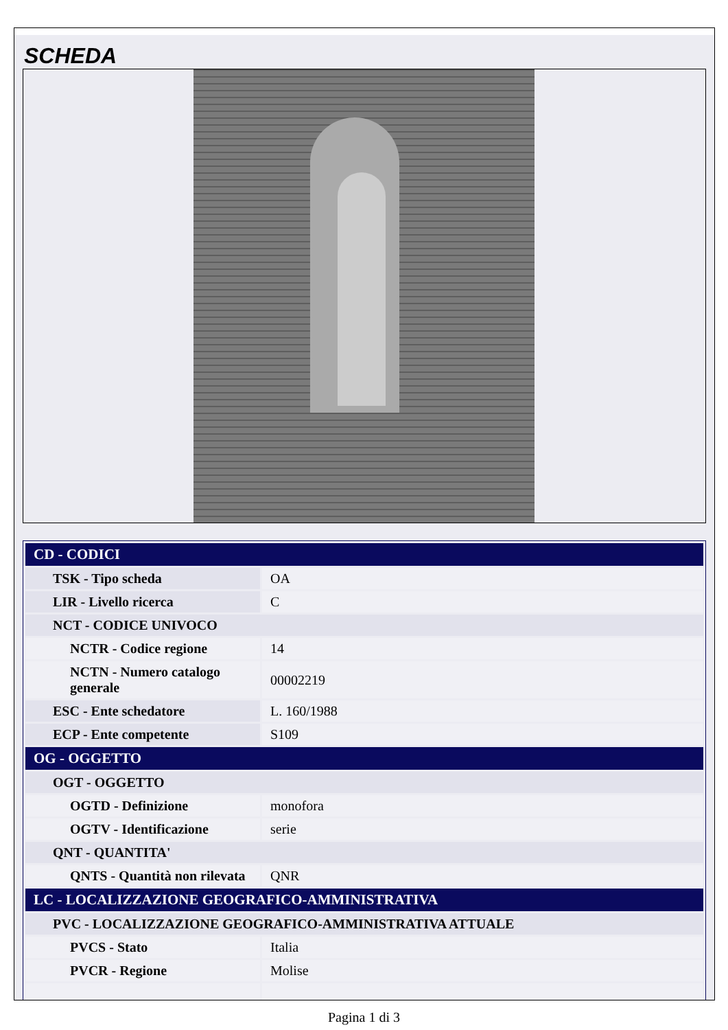SCHEDA
| CD - CODICI | |
| --- | --- |
| TSK - Tipo scheda | OA |
| LIR - Livello ricerca | C |
| NCT - CODICE UNIVOCO | |
| NCTR - Codice regione | 14 |
| NCTN - Numero catalogo generale | 00002219 |
| ESC - Ente schedatore | L. 160/1988 |
| ECP - Ente competente | S109 |
| OG - OGGETTO | |
| OGT - OGGETTO | |
| OGTD - Definizione | monofora |
| OGTV - Identificazione | serie |
| QNT - QUANTITA' | |
| QNTS - Quantità non rilevata | QNR |
| LC - LOCALIZZAZIONE GEOGRAFICO-AMMINISTRATIVA | |
| PVC - LOCALIZZAZIONE GEOGRAFICO-AMMINISTRATIVA ATTUALE | |
| PVCS - Stato | Italia |
| PVCR - Regione | Molise |
Pagina 1 di 3